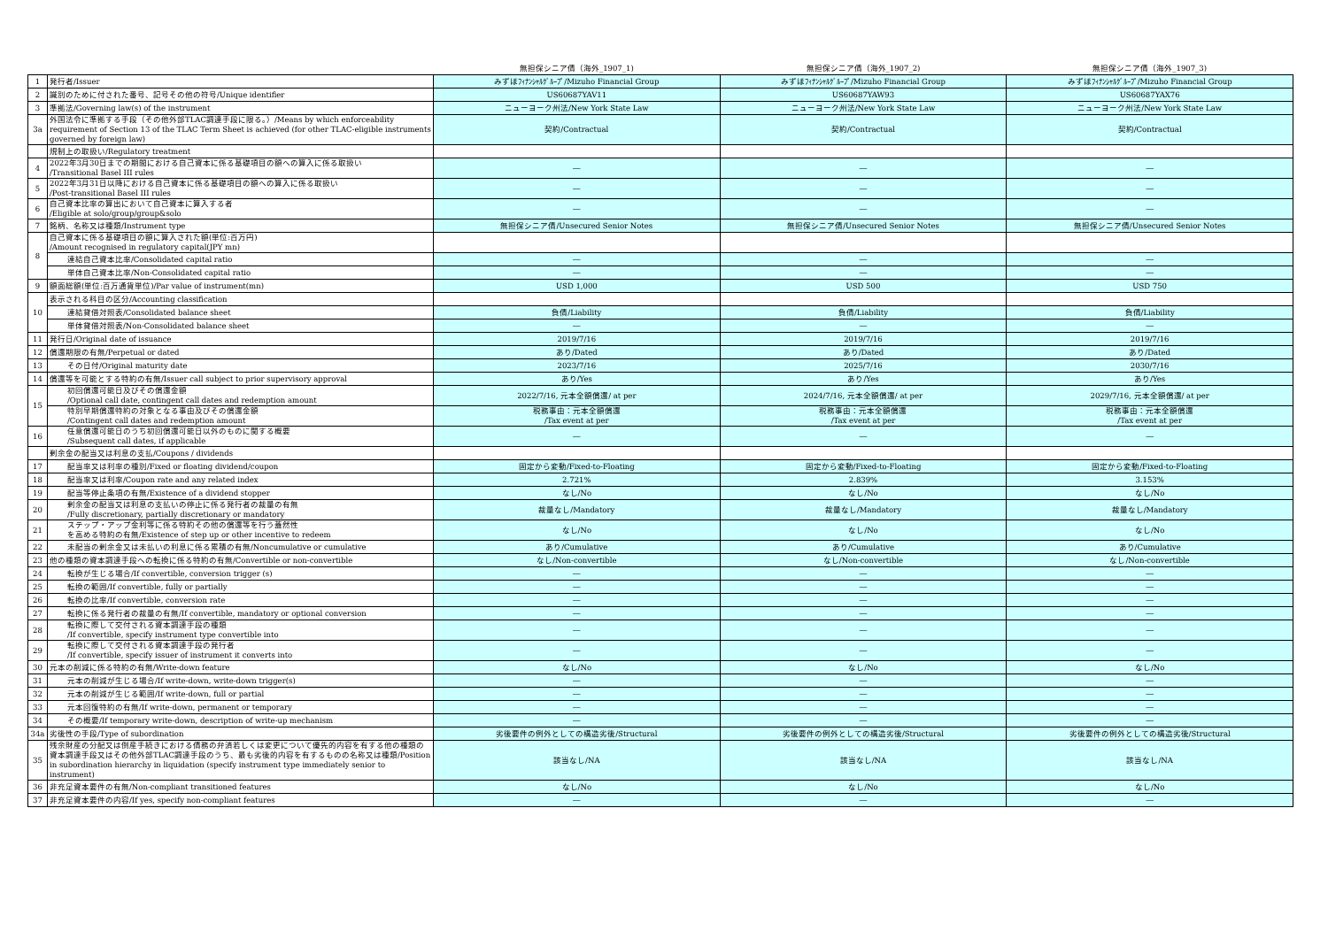| | | 無担保シニア債（海外_1907_1) | 無担保シニア債（海外_1907_2) | 無担保シニア債（海外_1907_3) |
| --- | --- | --- | --- | --- |
| 1 | 発行者/Issuer | みずほﾌｨﾅﾝｼｬﾙｸﾞﾙｰﾌﾟ/Mizuho Financial Group | みずほﾌｨﾅﾝｼｬﾙｸﾞﾙｰﾌﾟ/Mizuho Financial Group | みずほﾌｨﾅﾝｼｬﾙｸﾞﾙｰﾌﾟ/Mizuho Financial Group |
| 2 | 識別のために付された番号、記号その他の符号/Unique identifier | US60687YAV11 | US60687YAW93 | US60687YAX76 |
| 3 | 準拠法/Governing law(s) of the instrument | ニューヨーク州法/New York State Law | ニューヨーク州法/New York State Law | ニューヨーク州法/New York State Law |
| 3a | 外国法令に準拠する手段（その他外部TLAC調達手段に限る。）/Means by which enforceability requirement of Section 13 of the TLAC Term Sheet is achieved (for other TLAC-eligible instruments governed by foreign law) | 契約/Contractual | 契約/Contractual | 契約/Contractual |
| | 規制上の取扱い/Regulatory treatment | | | |
| 4 | 2022年3月30日までの期間における自己資本に係る基礎項目の額への算入に係る取扱い /Transitional Basel III rules | ― | ― | ― |
| 5 | 2022年3月31日以降における自己資本に係る基礎項目の額への算入に係る取扱い /Post-transitional Basel III rules | ― | ― | ― |
| 6 | 自己資本比率の算出において自己資本に算入する者 /Eligible at solo/group/group&solo | ― | ― | ― |
| 7 | 銘柄、名称又は種類/Instrument type | 無担保シニア債/Unsecured Senior Notes | 無担保シニア債/Unsecured Senior Notes | 無担保シニア債/Unsecured Senior Notes |
| 8 | 自己資本に係る基礎項目の額に算入された額(単位:百万円) /Amount recognised in regulatory capital(JPY mn) | | | |
| | 連結自己資本比率/Consolidated capital ratio | ― | ― | ― |
| | 単体自己資本比率/Non-Consolidated capital ratio | ― | ― | ― |
| 9 | 額面総額(単位:百万通貨単位)/Par value of instrument(mn) | USD 1,000 | USD 500 | USD 750 |
| 10 | 表示される科目の区分/Accounting classification | | | |
| | 連結貸借対照表/Consolidated balance sheet | 負債/Liability | 負債/Liability | 負債/Liability |
| | 単体貸借対照表/Non-Consolidated balance sheet | ― | ― | ― |
| 11 | 発行日/Original date of issuance | 2019/7/16 | 2019/7/16 | 2019/7/16 |
| 12 | 償還期限の有無/Perpetual or dated | あり/Dated | あり/Dated | あり/Dated |
| 13 | その日付/Original maturity date | 2023/7/16 | 2025/7/16 | 2030/7/16 |
| 14 | 償還等を可能とする特約の有無/Issuer call subject to prior supervisory approval | あり/Yes | あり/Yes | あり/Yes |
| 15 | 初回償還可能日及びその償還金額 /Optional call date, contingent call dates and redemption amount | 2022/7/16, 元本全額償還/ at per | 2024/7/16, 元本全額償還/ at per | 2029/7/16, 元本全額償還/ at per |
| | 特別早期償還特約の対象となる事由及びその償還金額 /Contingent call dates and redemption amount | 税務事由：元本全額償還 /Tax event at per | 税務事由：元本全額償還 /Tax event at per | 税務事由：元本全額償還 /Tax event at per |
| 16 | 任意償還可能日のうち初回償還可能日以外のものに関する概要 /Subsequent call dates, if applicable | ― | ― | ― |
| | 剰余金の配当又は利息の支払/Coupons / dividends | | | |
| 17 | 配当率又は利率の種別/Fixed or floating dividend/coupon | 固定から変動/Fixed-to-Floating | 固定から変動/Fixed-to-Floating | 固定から変動/Fixed-to-Floating |
| 18 | 配当率又は利率/Coupon rate and any related index | 2.721% | 2.839% | 3.153% |
| 19 | 配当等停止条項の有無/Existence of a dividend stopper | なし/No | なし/No | なし/No |
| 20 | 剰余金の配当又は利息の支払いの停止に係る発行者の裁量の有無 /Fully discretionary, partially discretionary or mandatory | 裁量なし/Mandatory | 裁量なし/Mandatory | 裁量なし/Mandatory |
| 21 | ステップ・アップ金利等に係る特約その他の償還等を行う蓋然性 を高める特約の有無/Existence of step up or other incentive to redeem | なし/No | なし/No | なし/No |
| 22 | 未配当の剰余金又は未払いの利息に係る累積の有無/Noncumulative or cumulative | あり/Cumulative | あり/Cumulative | あり/Cumulative |
| 23 | 他の種類の資本調達手段への転換に係る特約の有無/Convertible or non-convertible | なし/Non-convertible | なし/Non-convertible | なし/Non-convertible |
| 24 | 転換が生じる場合/If convertible, conversion trigger (s) | ― | ― | ― |
| 25 | 転換の範囲/If convertible, fully or partially | ― | ― | ― |
| 26 | 転換の比率/If convertible, conversion rate | ― | ― | ― |
| 27 | 転換に係る発行者の裁量の有無/If convertible, mandatory or optional conversion | ― | ― | ― |
| 28 | 転換に際して交付される資本調達手段の種類 /If convertible, specify instrument type convertible into | ― | ― | ― |
| 29 | 転換に際して交付される資本調達手段の発行者 /If convertible, specify issuer of instrument it converts into | ― | ― | ― |
| 30 | 元本の削減に係る特約の有無/Write-down feature | なし/No | なし/No | なし/No |
| 31 | 元本の削減が生じる場合/If write-down, write-down trigger(s) | ― | ― | ― |
| 32 | 元本の削減が生じる範囲/If write-down, full or partial | ― | ― | ― |
| 33 | 元本回復特約の有無/If write-down, permanent or temporary | ― | ― | ― |
| 34 | その概要/If temporary write-down, description of write-up mechanism | ― | ― | ― |
| 34a | 劣後性の手段/Type of subordination | 劣後要件の例外としての構造劣後/Structural | 劣後要件の例外としての構造劣後/Structural | 劣後要件の例外としての構造劣後/Structural |
| 35 | 残余財産の分配又は倒産手続きにおける債務の弁済若しくは変更について優先的内容を有する他の種類の資本調達手段又はその他外部TLAC調達手段のうち、最も劣後的内容を有するものの名称又は種類/Position in subordination hierarchy in liquidation (specify instrument type immediately senior to instrument) | 該当なし/NA | 該当なし/NA | 該当なし/NA |
| 36 | 非充足資本要件の有無/Non-compliant transitioned features | なし/No | なし/No | なし/No |
| 37 | 非充足資本要件の内容/If yes, specify non-compliant features | ― | ― | ― |